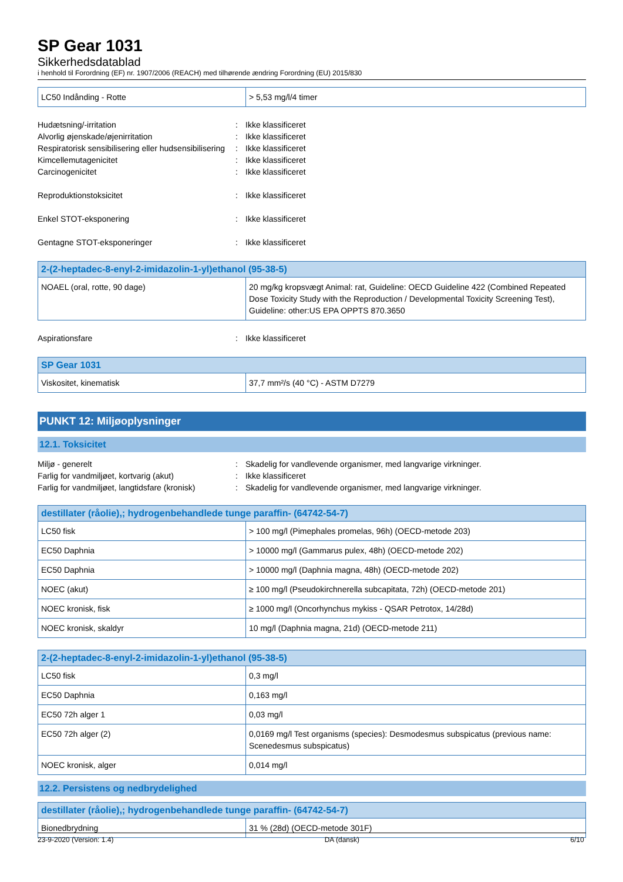SP Gear 1031
Sikkerhedsdatablad
i henhold til Forordning (EF) nr. 1907/2006 (REACH) med tilhørende ændring Forordning (EU) 2015/830
| LC50 Indånding - Rotte | > 5,53 mg/l/4 timer |
Hudætsning/-irritation : Ikke klassificeret
Alvorlig øjenskade/øjenirritation : Ikke klassificeret
Respiratorisk sensibilisering eller hudsensibilisering
: Ikke klassificeret
Kimcellemutagenicitet : Ikke klassificeret
Carcinogenicitet : Ikke klassificeret
Reproduktionstoksicitet : Ikke klassificeret
Enkel STOT-eksponering : Ikke klassificeret
Gentagne STOT-eksponeringer : Ikke klassificeret
| 2-(2-heptadec-8-enyl-2-imidazolin-1-yl)ethanol (95-38-5) | |
| --- | --- |
| NOAEL (oral, rotte, 90 dage) | 20 mg/kg kropsvægt Animal: rat, Guideline: OECD Guideline 422 (Combined Repeated Dose Toxicity Study with the Reproduction / Developmental Toxicity Screening Test), Guideline: other:US EPA OPPTS 870.3650 |
Aspirationsfare : Ikke klassificeret
| SP Gear 1031 | |
| --- | --- |
| Viskositet, kinematisk | 37,7 mm²/s (40 °C) - ASTM D7279 |
PUNKT 12: Miljøoplysninger
12.1. Toksicitet
Miljø - generelt : Skadelig for vandlevende organismer, med langvarige virkninger.
Farlig for vandmiljøet, kortvarig (akut) : Ikke klassificeret
Farlig for vandmiljøet, langtidsfare (kronisk)
: Skadelig for vandlevende organismer, med langvarige virkninger.
| destillater (råolie),; hydrogenbehandlede tunge paraffin- (64742-54-7) | |
| --- | --- |
| LC50 fisk | > 100 mg/l (Pimephales promelas, 96h) (OECD-metode 203) |
| EC50 Daphnia | > 10000 mg/l (Gammarus pulex, 48h) (OECD-metode 202) |
| EC50 Daphnia | > 10000 mg/l (Daphnia magna, 48h) (OECD-metode 202) |
| NOEC (akut) | ≥ 100 mg/l (Pseudokirchnerella subcapitata, 72h) (OECD-metode 201) |
| NOEC kronisk, fisk | ≥ 1000 mg/l (Oncorhynchus mykiss - QSAR Petrotox, 14/28d) |
| NOEC kronisk, skaldyr | 10 mg/l (Daphnia magna, 21d) (OECD-metode 211) |
| 2-(2-heptadec-8-enyl-2-imidazolin-1-yl)ethanol (95-38-5) | |
| --- | --- |
| LC50 fisk | 0,3 mg/l |
| EC50 Daphnia | 0,163 mg/l |
| EC50 72h alger 1 | 0,03 mg/l |
| EC50 72h alger (2) | 0,0169 mg/l Test organisms (species): Desmodesmus subspicatus (previous name: Scenedesmus subspicatus) |
| NOEC kronisk, alger | 0,014 mg/l |
12.2. Persistens og nedbrydelighed
| destillater (råolie),; hydrogenbehandlede tunge paraffin- (64742-54-7) | |
| --- | --- |
| Bionedbrydning | 31 % (28d) (OECD-metode 301F) |
23-9-2020 (Version: 1.4) DA (dansk) 6/10